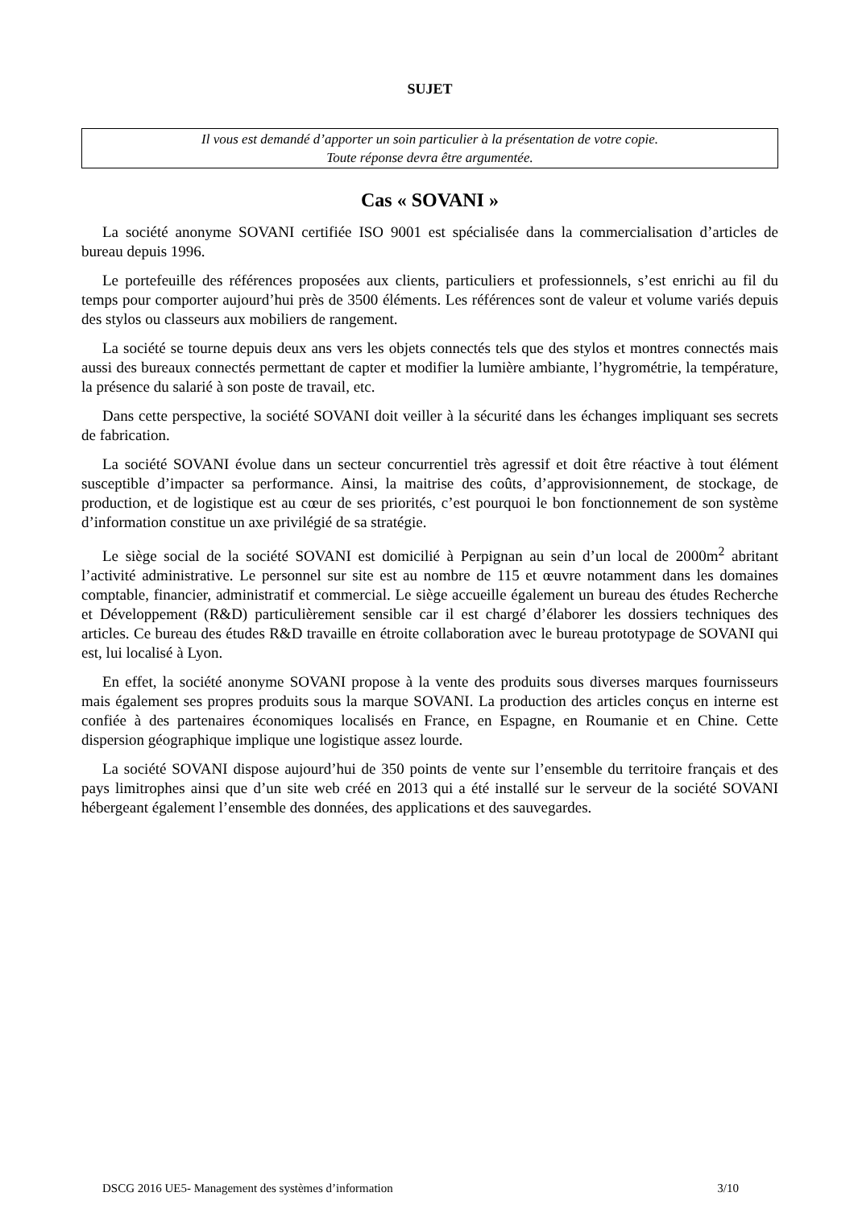SUJET
Il vous est demandé d’apporter un soin particulier à la présentation de votre copie.
Toute réponse devra être argumentée.
Cas « SOVANI »
La société anonyme SOVANI certifiée ISO 9001 est spécialisée dans la commercialisation d’articles de bureau depuis 1996.
Le portefeuille des références proposées aux clients, particuliers et professionnels, s’est enrichi au fil du temps pour comporter aujourd’hui près de 3500 éléments. Les références sont de valeur et volume variés depuis des stylos ou classeurs aux mobiliers de rangement.
La société se tourne depuis deux ans vers les objets connectés tels que des stylos et montres connectés mais aussi des bureaux connectés permettant de capter et modifier la lumière ambiante, l’hygrométrie, la température, la présence du salarié à son poste de travail, etc.
Dans cette perspective, la société SOVANI doit veiller à la sécurité dans les échanges impliquant ses secrets de fabrication.
La société SOVANI évolue dans un secteur concurrentiel très agressif et doit être réactive à tout élément susceptible d’impacter sa performance. Ainsi, la maitrise des coûts, d’approvisionnement, de stockage, de production, et de logistique est au cœur de ses priorités, c’est pourquoi le bon fonctionnement de son système d’information constitue un axe privilégié de sa stratégie.
Le siège social de la société SOVANI est domicilié à Perpignan au sein d’un local de 2000m<sup>2</sup> abritant l’activité administrative. Le personnel sur site est au nombre de 115 et œuvre notamment dans les domaines comptable, financier, administratif et commercial. Le siège accueille également un bureau des études Recherche et Développement (R&D) particulièrement sensible car il est chargé d’élaborer les dossiers techniques des articles. Ce bureau des études R&D travaille en étroite collaboration avec le bureau prototypage de SOVANI qui est, lui localisé à Lyon.
En effet, la société anonyme SOVANI propose à la vente des produits sous diverses marques fournisseurs mais également ses propres produits sous la marque SOVANI. La production des articles conçus en interne est confiée à des partenaires économiques localisés en France, en Espagne, en Roumanie et en Chine. Cette dispersion géographique implique une logistique assez lourde.
La société SOVANI dispose aujourd’hui de 350 points de vente sur l’ensemble du territoire français et des pays limitrophes ainsi que d’un site web créé en 2013 qui a été installé sur le serveur de la société SOVANI hébergeant également l’ensemble des données, des applications et des sauvegardes.
DSCG 2016 UE5- Management des systèmes d’information 3/10